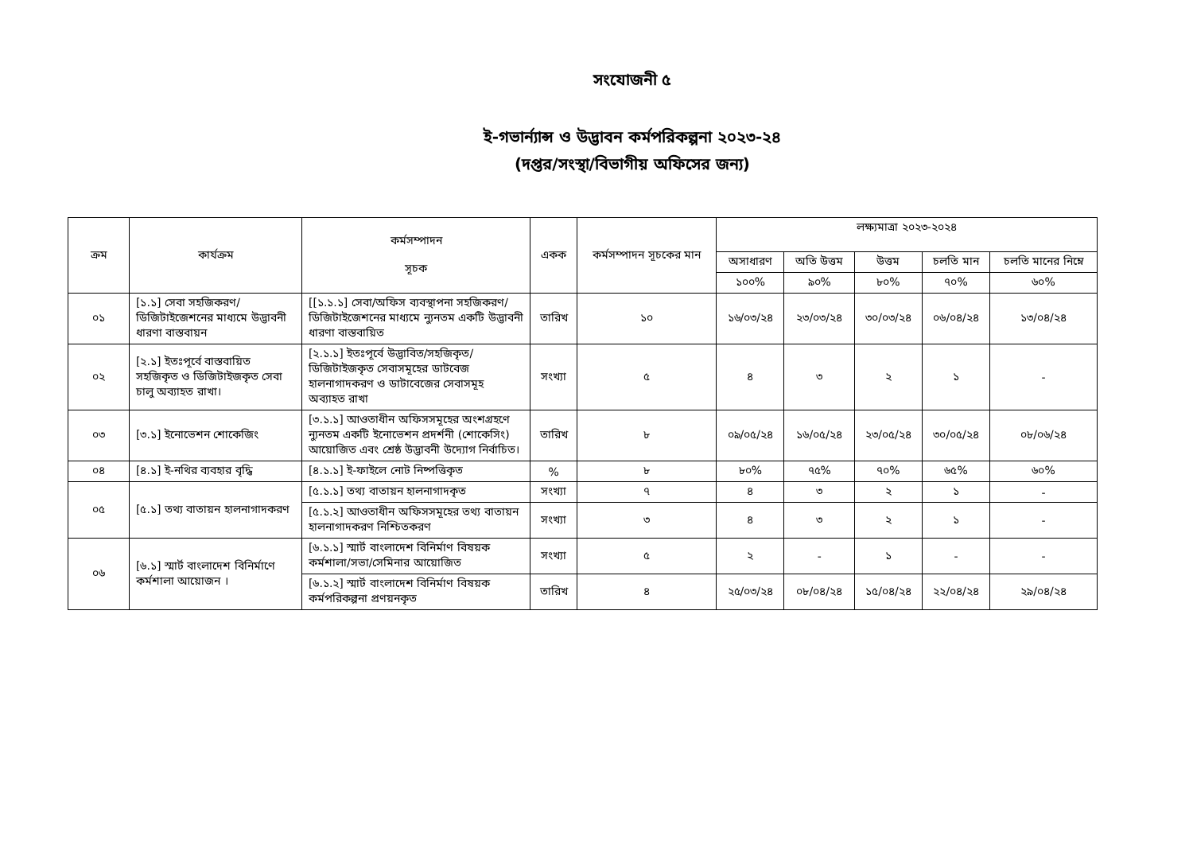সংযোজনী ৫
ই-গভার্ন্যান্স ও উদ্ভাবন কর্মপরিকল্পনা ২০২৩-২৪
(দপ্তর/সংস্থা/বিভাগীয় অফিসের জন্য)
| ক্রম | কার্যক্রম | কর্মসম্পাদন সূচক | একক | কর্মসম্পাদন সূচকের মান | লক্ষ্যমাত্রা ২০২৩-২০২৪ | | | | |
| --- | --- | --- | --- | --- | --- | --- | --- | --- | --- |
| | | | | | অসাধারণ | অতি উত্তম | উত্তম | চলতি মান | চলতি মানের নিম্নে |
| | | | | | ১০০% | ৯০% | ৮০% | ৭০% | ৬০% |
| ০১ | [১.১] সেবা সহজিকরণ/ ডিজিটাইজেশনের মাধ্যমে উদ্ভাবনী ধারণা বাস্তবায়ন | [[১.১.১] সেবা/অফিস ব্যবস্থাপনা সহজিকরণ/ডিজিটাইজেশনের মাধ্যমে ন্যুনতম একটি উদ্ভাবনী ধারণা বাস্তবায়িত | তারিখ | ১০ | ১৬/০৩/২৪ | ২৩/০৩/২৪ | ৩০/০৩/২৪ | ০৬/০৪/২৪ | ১৩/০৪/২৪ |
| ০২ | [২.১] ইতঃপূর্বে বাস্তবায়িত সহজিকৃত ও ডিজিটাইজকৃত সেবা চালু অব্যাহত রাখা। | [২.১.১] ইতঃপূর্বে উদ্ভাবিত/সহজিকৃত/ ডিজিটাইজকৃত সেবাসমূহের ডাটবেজ হালনাগাদকরণ ও ডাটাবেজের সেবাসমূহ অব্যাহত রাখা | সংখ্যা | ৫ | ৪ | ৩ | ২ | ১ | - |
| ০৩ | [৩.১] ইনোভেশন শোকেজিং | [৩.১.১] আওতাধীন অফিসসমূহের অংশগ্রহণে ন্যুনতম একটি ইনোভেশন প্রদর্শনী (শোকেসিং) আয়োজিত এবং শ্রেষ্ঠ উদ্ভাবনী উদ্যোগ নির্বাচিত। | তারিখ | ৮ | ০৯/০৫/২৪ | ১৬/০৫/২৪ | ২৩/০৫/২৪ | ৩০/০৫/২৪ | ০৮/০৬/২৪ |
| ০৪ | [৪.১] ই-নথির ব্যবহার বৃদ্ধি | [৪.১.১] ই-ফাইলে নোট নিষ্পত্তিকৃত | % | ৮ | ৮০% | ৭৫% | ৭০% | ৬৫% | ৬০% |
| ০৫ | [৫.১] তথ্য বাতায়ন হালনাগাদকরণ | [৫.১.১] তথ্য বাতায়ন হালনাগাদকৃত | সংখ্যা | ৭ | ৪ | ৩ | ২ | ১ | - |
| | | [৫.১.২] আওতাধীন অফিসসমূহের তথ্য বাতায়ন হালনাগাদকরণ নিশ্চিতকরণ | সংখ্যা | ৩ | ৪ | ৩ | ২ | ১ | - |
| ০৬ | [৬.১] স্মার্ট বাংলাদেশ বিনির্মাণে কর্মশালা আয়োজন । | [৬.১.১] স্মার্ট বাংলাদেশ বিনির্মাণ বিষয়ক কর্মশালা/সভা/সেমিনার আয়োজিত | সংখ্যা | ৫ | ২ | - | ১ | - | - |
| | | [৬.১.২] স্মার্ট বাংলাদেশ বিনির্মাণ বিষয়ক কর্মপরিকল্পনা প্রণয়নকৃত | তারিখ | ৪ | ২৫/০৩/২৪ | ০৮/০৪/২৪ | ১৫/০৪/২৪ | ২২/০৪/২৪ | ২৯/০৪/২৪ |